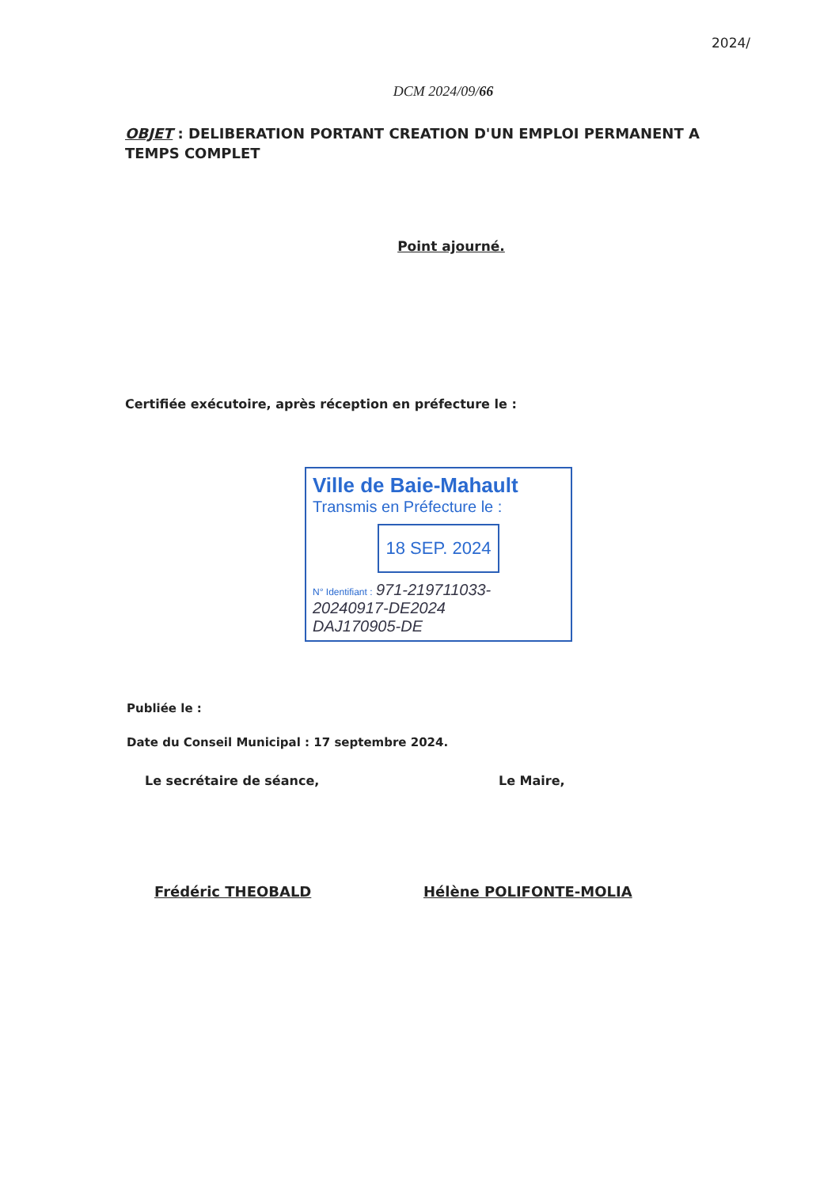2024/
DCM 2024/09/66
OBJET : DELIBERATION PORTANT CREATION D'UN EMPLOI PERMANENT A TEMPS COMPLET
Point ajourné.
Certifiée exécutoire, après réception en préfecture le :
Ville de Baie-Mahault
Transmis en Préfecture le :
18 SEP. 2024
N° Identifiant : 971-219711033-
20240917-DE2024
DAJ170905-DE
Publiée le :
Date du Conseil Municipal : 17 septembre 2024.
Le secrétaire de séance,
Frédéric THEOBALD
Le Maire,
Hélène POLIFONTE-MOLIA